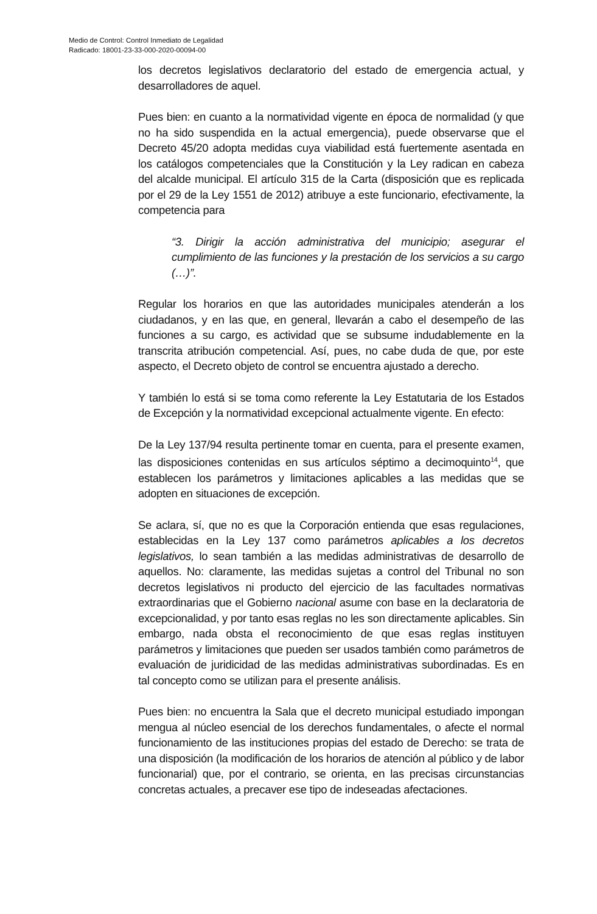Medio de Control: Control Inmediato de Legalidad
Radicado: 18001-23-33-000-2020-00094-00
los decretos legislativos declaratorio del estado de emergencia actual, y desarrolladores de aquel.
Pues bien: en cuanto a la normatividad vigente en época de normalidad (y que no ha sido suspendida en la actual emergencia), puede observarse que el Decreto 45/20 adopta medidas cuya viabilidad está fuertemente asentada en los catálogos competenciales que la Constitución y la Ley radican en cabeza del alcalde municipal. El artículo 315 de la Carta (disposición que es replicada por el 29 de la Ley 1551 de 2012) atribuye a este funcionario, efectivamente, la competencia para
“3. Dirigir la acción administrativa del municipio; asegurar el cumplimiento de las funciones y la prestación de los servicios a su cargo (…)”.
Regular los horarios en que las autoridades municipales atenderán a los ciudadanos, y en las que, en general, llevarán a cabo el desempeño de las funciones a su cargo, es actividad que se subsume indudablemente en la transcrita atribución competencial. Así, pues, no cabe duda de que, por este aspecto, el Decreto objeto de control se encuentra ajustado a derecho.
Y también lo está si se toma como referente la Ley Estatutaria de los Estados de Excepción y la normatividad excepcional actualmente vigente. En efecto:
De la Ley 137/94 resulta pertinente tomar en cuenta, para el presente examen, las disposiciones contenidas en sus artículos séptimo a decimoquinto<sup>14</sup>, que establecen los parámetros y limitaciones aplicables a las medidas que se adopten en situaciones de excepción.
Se aclara, sí, que no es que la Corporación entienda que esas regulaciones, establecidas en la Ley 137 como parámetros aplicables a los decretos legislativos, lo sean también a las medidas administrativas de desarrollo de aquellos. No: claramente, las medidas sujetas a control del Tribunal no son decretos legislativos ni producto del ejercicio de las facultades normativas extraordinarias que el Gobierno nacional asume con base en la declaratoria de excepcionalidad, y por tanto esas reglas no les son directamente aplicables. Sin embargo, nada obsta el reconocimiento de que esas reglas instituyen parámetros y limitaciones que pueden ser usados también como parámetros de evaluación de juridicidad de las medidas administrativas subordinadas. Es en tal concepto como se utilizan para el presente análisis.
Pues bien: no encuentra la Sala que el decreto municipal estudiado impongan mengua al núcleo esencial de los derechos fundamentales, o afecte el normal funcionamiento de las instituciones propias del estado de Derecho: se trata de una disposición (la modificación de los horarios de atención al público y de labor funcionarial) que, por el contrario, se orienta, en las precisas circunstancias concretas actuales, a precaver ese tipo de indeseadas afectaciones.